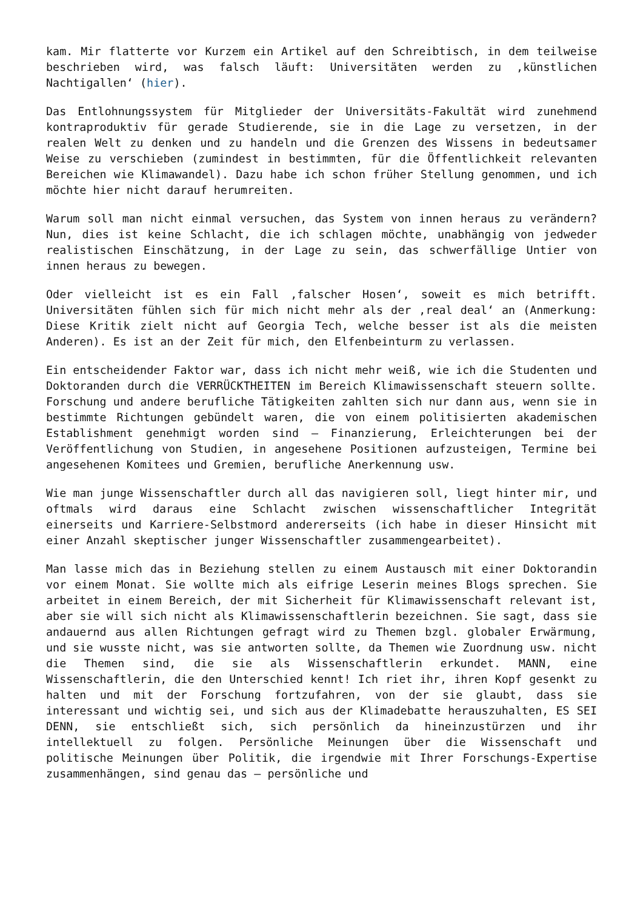kam. Mir flatterte vor Kurzem ein Artikel auf den Schreibtisch, in dem teilweise beschrieben wird, was falsch läuft: Universitäten werden zu ‚künstlichen Nachtigallen‘ (hier).
Das Entlohnungssystem für Mitglieder der Universitäts-Fakultät wird zunehmend kontraproduktiv für gerade Studierende, sie in die Lage zu versetzen, in der realen Welt zu denken und zu handeln und die Grenzen des Wissens in bedeutsamer Weise zu verschieben (zumindest in bestimmten, für die Öffentlichkeit relevanten Bereichen wie Klimawandel). Dazu habe ich schon früher Stellung genommen, und ich möchte hier nicht darauf herumreiten.
Warum soll man nicht einmal versuchen, das System von innen heraus zu verändern? Nun, dies ist keine Schlacht, die ich schlagen möchte, unabhängig von jedweder realistischen Einschätzung, in der Lage zu sein, das schwerfällige Untier von innen heraus zu bewegen.
Oder vielleicht ist es ein Fall ‚falscher Hosen‘, soweit es mich betrifft. Universitäten fühlen sich für mich nicht mehr als der ‚real deal‘ an (Anmerkung: Diese Kritik zielt nicht auf Georgia Tech, welche besser ist als die meisten Anderen). Es ist an der Zeit für mich, den Elfenbeinturm zu verlassen.
Ein entscheidender Faktor war, dass ich nicht mehr weiß, wie ich die Studenten und Doktoranden durch die VERRÜCKTHEITEN im Bereich Klimawissenschaft steuern sollte. Forschung und andere berufliche Tätigkeiten zahlten sich nur dann aus, wenn sie in bestimmte Richtungen gebündelt waren, die von einem politisierten akademischen Establishment genehmigt worden sind – Finanzierung, Erleichterungen bei der Veröffentlichung von Studien, in angesehene Positionen aufzusteigen, Termine bei angesehenen Komitees und Gremien, berufliche Anerkennung usw.
Wie man junge Wissenschaftler durch all das navigieren soll, liegt hinter mir, und oftmals wird daraus eine Schlacht zwischen wissenschaftlicher Integrität einerseits und Karriere-Selbstmord andererseits (ich habe in dieser Hinsicht mit einer Anzahl skeptischer junger Wissenschaftler zusammengearbeitet).
Man lasse mich das in Beziehung stellen zu einem Austausch mit einer Doktorandin vor einem Monat. Sie wollte mich als eifrige Leserin meines Blogs sprechen. Sie arbeitet in einem Bereich, der mit Sicherheit für Klimawissenschaft relevant ist, aber sie will sich nicht als Klimawissenschaftlerin bezeichnen. Sie sagt, dass sie andauernd aus allen Richtungen gefragt wird zu Themen bzgl. globaler Erwärmung, und sie wusste nicht, was sie antworten sollte, da Themen wie Zuordnung usw. nicht die Themen sind, die sie als Wissenschaftlerin erkundet. MANN, eine Wissenschaftlerin, die den Unterschied kennt! Ich riet ihr, ihren Kopf gesenkt zu halten und mit der Forschung fortzufahren, von der sie glaubt, dass sie interessant und wichtig sei, und sich aus der Klimadebatte herauszuhalten, ES SEI DENN, sie entschließt sich, sich persönlich da hineinzustürzen und ihr intellektuell zu folgen. Persönliche Meinungen über die Wissenschaft und politische Meinungen über Politik, die irgendwie mit Ihrer Forschungs-Expertise zusammenhängen, sind genau das – persönliche und